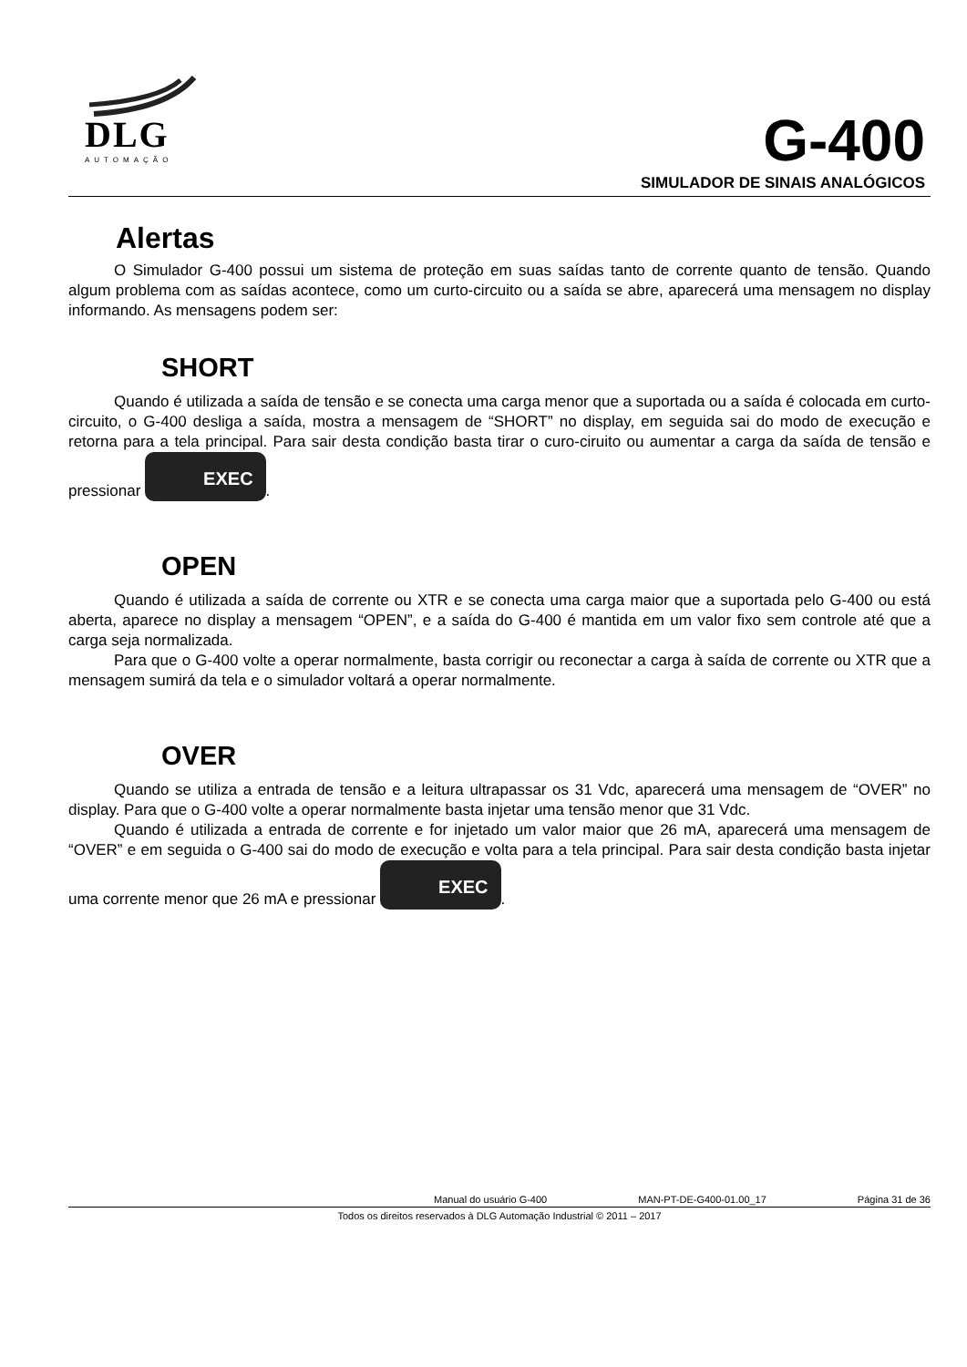DLG
AUTOMAÇÃO
G-400
SIMULADOR DE SINAIS ANALÓGICOS
Alertas
O Simulador G-400 possui um sistema de proteção em suas saídas tanto de corrente quanto de tensão. Quando algum problema com as saídas acontece, como um curto-circuito ou a saída se abre, aparecerá uma mensagem no display informando. As mensagens podem ser:
SHORT
Quando é utilizada a saída de tensão e se conecta uma carga menor que a suportada ou a saída é colocada em curto-circuito, o G-400 desliga a saída, mostra a mensagem de “SHORT” no display, em seguida sai do modo de execução e retorna para a tela principal. Para sair desta condição basta tirar o curo-ciruito ou aumentar a carga da saída de tensão e pressionar EXEC.
OPEN
Quando é utilizada a saída de corrente ou XTR e se conecta uma carga maior que a suportada pelo G-400 ou está aberta, aparece no display a mensagem “OPEN”, e a saída do G-400 é mantida em um valor fixo sem controle até que a carga seja normalizada.
Para que o G-400 volte a operar normalmente, basta corrigir ou reconectar a carga à saída de corrente ou XTR que a mensagem sumirá da tela e o simulador voltará a operar normalmente.
OVER
Quando se utiliza a entrada de tensão e a leitura ultrapassar os 31 Vdc, aparecerá uma mensagem de “OVER” no display. Para que o G-400 volte a operar normalmente basta injetar uma tensão menor que 31 Vdc.
Quando é utilizada a entrada de corrente e for injetado um valor maior que 26 mA, aparecerá uma mensagem de “OVER” e em seguida o G-400 sai do modo de execução e volta para a tela principal. Para sair desta condição basta injetar uma corrente menor que 26 mA e pressionar EXEC.
Manual do usuário G-400 MAN-PT-DE-G400-01.00_17 Página 31 de 36
Todos os direitos reservados à DLG Automação Industrial © 2011 – 2017